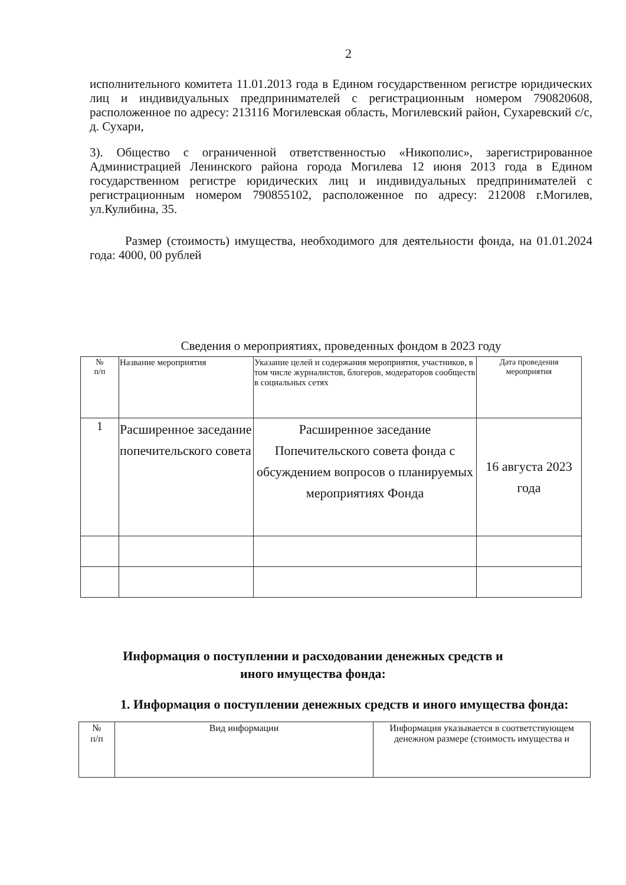2
исполнительного комитета 11.01.2013 года в Едином государственном регистре юридических лиц и индивидуальных предпринимателей с регистрационным номером 790820608, расположенное по адресу: 213116 Могилевская область, Могилевский район, Сухаревский с/с, д. Сухари,
3). Общество с ограниченной ответственностью «Никополис», зарегистрированное Администрацией Ленинского района города Могилева 12 июня 2013 года в Едином государственном регистре юридических лиц и индивидуальных предпринимателей с регистрационным номером 790855102, расположенное по адресу: 212008 г.Могилев, ул.Кулибина, 35.
Размер (стоимость) имущества, необходимого для деятельности фонда, на 01.01.2024 года: 4000, 00 рублей
Сведения о мероприятиях, проведенных фондом в 2023 году
| № п/п | Название мероприятия | Указание целей и содержания мероприятия, участников, в том числе журналистов, блогеров, модераторов сообществ в социальных сетях | Дата проведения мероприятия |
| 1 | Расширенное заседание попечительского совета | Расширенное заседание Попечительского совета фонда с обсуждением вопросов о планируемых мероприятиях Фонда | 16 августа 2023 года |
Информация о поступлении и расходовании денежных средств и
иного имущества фонда:
1. Информация о поступлении денежных средств и иного имущества фонда:
| № п/п | Вид информации | Информация указывается в соответствующем денежном размере (стоимость имущества и |